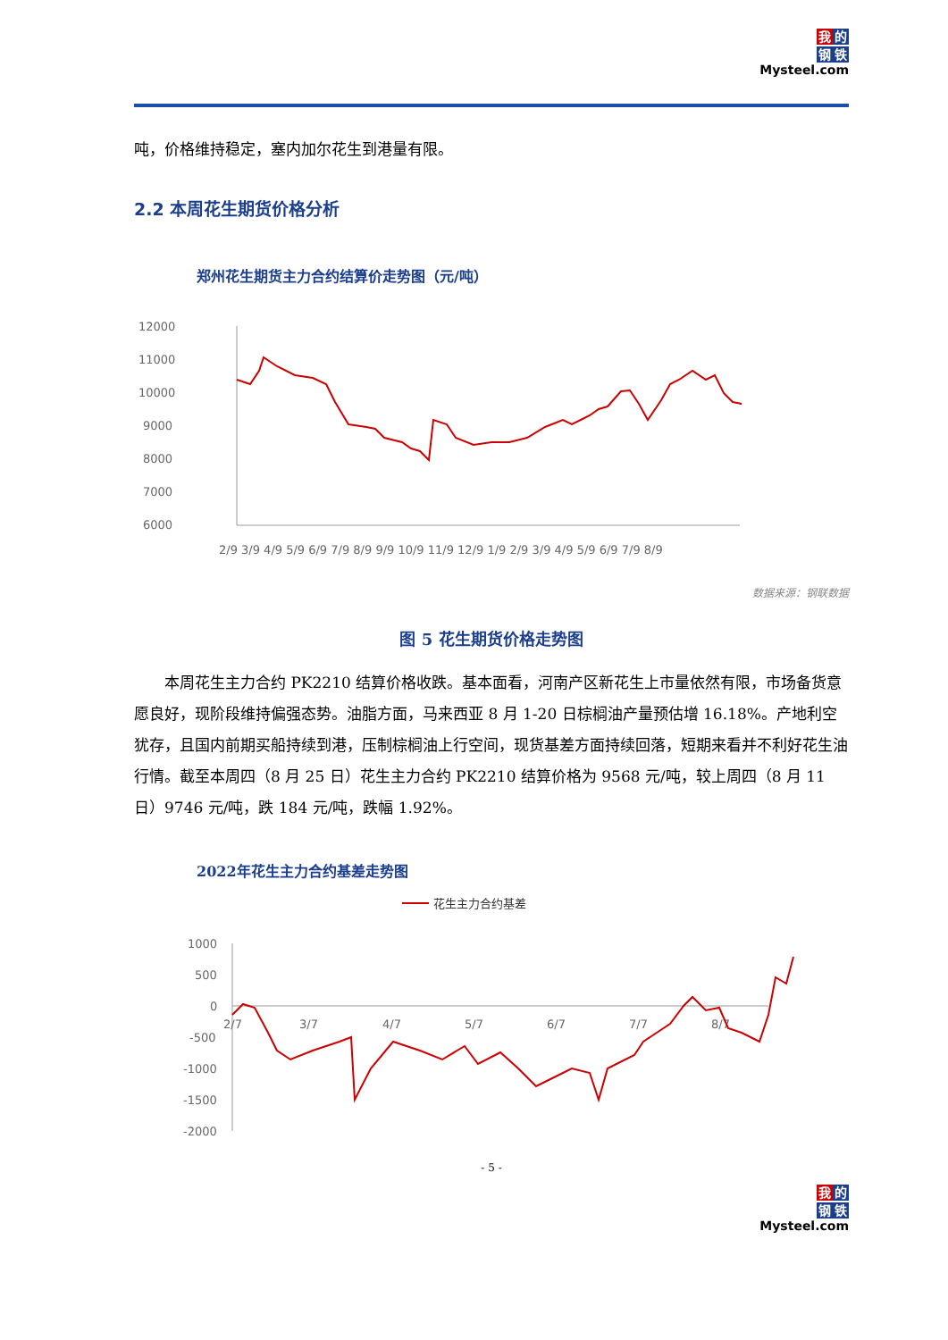我的
钢铁
Mysteel.com
吨，价格维持稳定，塞内加尔花生到港量有限。
2.2 本周花生期货价格分析
郑州花生期货主力合约结算价走势图（元/吨）
12000
11000
10000
9000
8000
7000
6000
2/9 3/9 4/9 5/9 6/9 7/9 8/9 9/9 10/9 11/9 12/9 1/9 2/9 3/9 4/9 5/9 6/9 7/9 8/9
数据来源：钢联数据
图 5 花生期货价格走势图
本周花生主力合约 PK2210 结算价格收跌。基本面看，河南产区新花生上市量依然有限，市场备货意愿良好，现阶段维持偏强态势。油脂方面，马来西亚 8 月 1-20 日棕榈油产量预估增 16.18%。产地利空犹存，且国内前期买船持续到港，压制棕榈油上行空间，现货基差方面持续回落，短期来看并不利好花生油行情。截至本周四（8 月 25 日）花生主力合约 PK2210 结算价格为 9568 元/吨，较上周四（8 月 11 日）9746 元/吨，跌 184 元/吨，跌幅 1.92%。
2022年花生主力合约基差走势图
花生主力合约基差
1000
500
0
-500
-1000
-1500
-2000
2/7
3/7
4/7
5/7
6/7
7/7
8/7
- 5 -
我的
钢铁
Mysteel.com